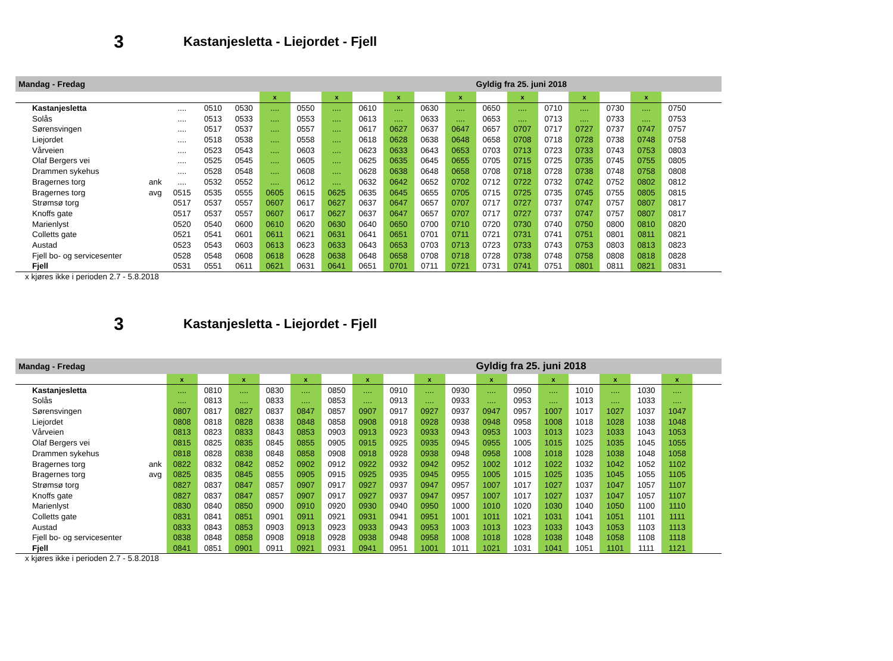3 Kastanjesletta - Liejordet - Fjell
| Mandag - Fredag | | | | | | | | | | | | Gyldig fra 25. juni 2018 | | | | | | | |
| | | | | | x | | x | | x | | x | | x | | x | | x | | |
| Kastanjesletta | | .... | 0510 | 0530 | .... | 0550 | .... | 0610 | .... | 0630 | .... | 0650 | .... | 0710 | .... | 0730 | .... | 0750 | |
| Solås | | .... | 0513 | 0533 | .... | 0553 | .... | 0613 | .... | 0633 | .... | 0653 | .... | 0713 | .... | 0733 | .... | 0753 | |
| Sørensvingen | | .... | 0517 | 0537 | .... | 0557 | .... | 0617 | 0627 | 0637 | 0647 | 0657 | 0707 | 0717 | 0727 | 0737 | 0747 | 0757 | |
| Liejordet | | .... | 0518 | 0538 | .... | 0558 | .... | 0618 | 0628 | 0638 | 0648 | 0658 | 0708 | 0718 | 0728 | 0738 | 0748 | 0758 | |
| Vårveien | | .... | 0523 | 0543 | .... | 0603 | .... | 0623 | 0633 | 0643 | 0653 | 0703 | 0713 | 0723 | 0733 | 0743 | 0753 | 0803 | |
| Olaf Bergers vei | | .... | 0525 | 0545 | .... | 0605 | .... | 0625 | 0635 | 0645 | 0655 | 0705 | 0715 | 0725 | 0735 | 0745 | 0755 | 0805 | |
| Drammen sykehus | | .... | 0528 | 0548 | .... | 0608 | .... | 0628 | 0638 | 0648 | 0658 | 0708 | 0718 | 0728 | 0738 | 0748 | 0758 | 0808 | |
| Bragernes torg | ank | .... | 0532 | 0552 | .... | 0612 | .... | 0632 | 0642 | 0652 | 0702 | 0712 | 0722 | 0732 | 0742 | 0752 | 0802 | 0812 | |
| Bragernes torg | avg | 0515 | 0535 | 0555 | 0605 | 0615 | 0625 | 0635 | 0645 | 0655 | 0705 | 0715 | 0725 | 0735 | 0745 | 0755 | 0805 | 0815 | |
| Strømsø torg | | 0517 | 0537 | 0557 | 0607 | 0617 | 0627 | 0637 | 0647 | 0657 | 0707 | 0717 | 0727 | 0737 | 0747 | 0757 | 0807 | 0817 | |
| Knoffs gate | | 0517 | 0537 | 0557 | 0607 | 0617 | 0627 | 0637 | 0647 | 0657 | 0707 | 0717 | 0727 | 0737 | 0747 | 0757 | 0807 | 0817 | |
| Marienlyst | | 0520 | 0540 | 0600 | 0610 | 0620 | 0630 | 0640 | 0650 | 0700 | 0710 | 0720 | 0730 | 0740 | 0750 | 0800 | 0810 | 0820 | |
| Colletts gate | | 0521 | 0541 | 0601 | 0611 | 0621 | 0631 | 0641 | 0651 | 0701 | 0711 | 0721 | 0731 | 0741 | 0751 | 0801 | 0811 | 0821 | |
| Austad | | 0523 | 0543 | 0603 | 0613 | 0623 | 0633 | 0643 | 0653 | 0703 | 0713 | 0723 | 0733 | 0743 | 0753 | 0803 | 0813 | 0823 | |
| Fjell bo- og servicesenter | | 0528 | 0548 | 0608 | 0618 | 0628 | 0638 | 0648 | 0658 | 0708 | 0718 | 0728 | 0738 | 0748 | 0758 | 0808 | 0818 | 0828 | |
| Fjell | | 0531 | 0551 | 0611 | 0621 | 0631 | 0641 | 0651 | 0701 | 0711 | 0721 | 0731 | 0741 | 0751 | 0801 | 0811 | 0821 | 0831 | |
x kjøres ikke i perioden 2.7 - 5.8.2018
3 Kastanjesletta - Liejordet - Fjell
| Mandag - Fredag | | | | | | | | | | | | Gyldig fra 25. juni 2018 | | | | | | | |
| | | x | | x | | x | | x | | x | | x | | x | | x | | x | |
| Kastanjesletta | | .... | 0810 | .... | 0830 | .... | 0850 | .... | 0910 | .... | 0930 | .... | 0950 | .... | 1010 | .... | 1030 | .... | |
| Solås | | .... | 0813 | .... | 0833 | .... | 0853 | .... | 0913 | .... | 0933 | .... | 0953 | .... | 1013 | .... | 1033 | .... | |
| Sørensvingen | | 0807 | 0817 | 0827 | 0837 | 0847 | 0857 | 0907 | 0917 | 0927 | 0937 | 0947 | 0957 | 1007 | 1017 | 1027 | 1037 | 1047 | |
| Liejordet | | 0808 | 0818 | 0828 | 0838 | 0848 | 0858 | 0908 | 0918 | 0928 | 0938 | 0948 | 0958 | 1008 | 1018 | 1028 | 1038 | 1048 | |
| Vårveien | | 0813 | 0823 | 0833 | 0843 | 0853 | 0903 | 0913 | 0923 | 0933 | 0943 | 0953 | 1003 | 1013 | 1023 | 1033 | 1043 | 1053 | |
| Olaf Bergers vei | | 0815 | 0825 | 0835 | 0845 | 0855 | 0905 | 0915 | 0925 | 0935 | 0945 | 0955 | 1005 | 1015 | 1025 | 1035 | 1045 | 1055 | |
| Drammen sykehus | | 0818 | 0828 | 0838 | 0848 | 0858 | 0908 | 0918 | 0928 | 0938 | 0948 | 0958 | 1008 | 1018 | 1028 | 1038 | 1048 | 1058 | |
| Bragernes torg | ank | 0822 | 0832 | 0842 | 0852 | 0902 | 0912 | 0922 | 0932 | 0942 | 0952 | 1002 | 1012 | 1022 | 1032 | 1042 | 1052 | 1102 | |
| Bragernes torg | avg | 0825 | 0835 | 0845 | 0855 | 0905 | 0915 | 0925 | 0935 | 0945 | 0955 | 1005 | 1015 | 1025 | 1035 | 1045 | 1055 | 1105 | |
| Strømsø torg | | 0827 | 0837 | 0847 | 0857 | 0907 | 0917 | 0927 | 0937 | 0947 | 0957 | 1007 | 1017 | 1027 | 1037 | 1047 | 1057 | 1107 | |
| Knoffs gate | | 0827 | 0837 | 0847 | 0857 | 0907 | 0917 | 0927 | 0937 | 0947 | 0957 | 1007 | 1017 | 1027 | 1037 | 1047 | 1057 | 1107 | |
| Marienlyst | | 0830 | 0840 | 0850 | 0900 | 0910 | 0920 | 0930 | 0940 | 0950 | 1000 | 1010 | 1020 | 1030 | 1040 | 1050 | 1100 | 1110 | |
| Colletts gate | | 0831 | 0841 | 0851 | 0901 | 0911 | 0921 | 0931 | 0941 | 0951 | 1001 | 1011 | 1021 | 1031 | 1041 | 1051 | 1101 | 1111 | |
| Austad | | 0833 | 0843 | 0853 | 0903 | 0913 | 0923 | 0933 | 0943 | 0953 | 1003 | 1013 | 1023 | 1033 | 1043 | 1053 | 1103 | 1113 | |
| Fjell bo- og servicesenter | | 0838 | 0848 | 0858 | 0908 | 0918 | 0928 | 0938 | 0948 | 0958 | 1008 | 1018 | 1028 | 1038 | 1048 | 1058 | 1108 | 1118 | |
| Fjell | | 0841 | 0851 | 0901 | 0911 | 0921 | 0931 | 0941 | 0951 | 1001 | 1011 | 1021 | 1031 | 1041 | 1051 | 1101 | 1111 | 1121 | |
x kjøres ikke i perioden 2.7 - 5.8.2018